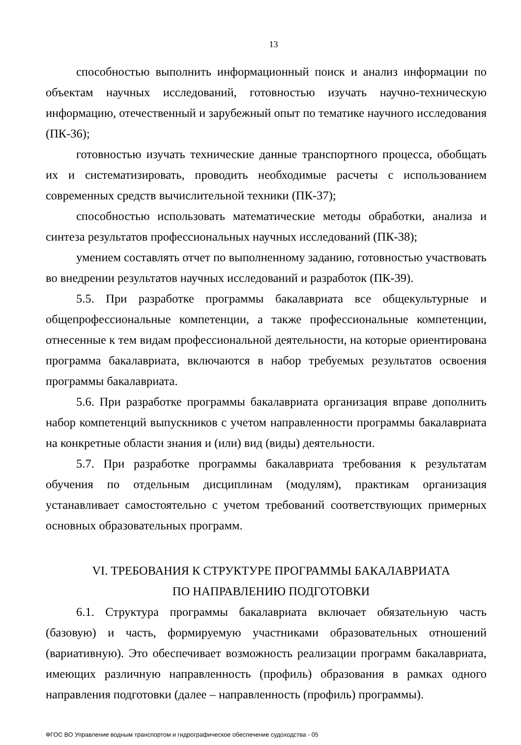13
способностью выполнить информационный поиск и анализ информации по объектам научных исследований, готовностью изучать научно-техническую информацию, отечественный и зарубежный опыт по тематике научного исследования (ПК-36);
готовностью изучать технические данные транспортного процесса, обобщать их и систематизировать, проводить необходимые расчеты с использованием современных средств вычислительной техники (ПК-37);
способностью использовать математические методы обработки, анализа и синтеза результатов профессиональных научных исследований (ПК-38);
умением составлять отчет по выполненному заданию, готовностью участвовать во внедрении результатов научных исследований и разработок (ПК-39).
5.5. При разработке программы бакалавриата все общекультурные и общепрофессиональные компетенции, а также профессиональные компетенции, отнесенные к тем видам профессиональной деятельности, на которые ориентирована программа бакалавриата, включаются в набор требуемых результатов освоения программы бакалавриата.
5.6. При разработке программы бакалавриата организация вправе дополнить набор компетенций выпускников с учетом направленности программы бакалавриата на конкретные области знания и (или) вид (виды) деятельности.
5.7. При разработке программы бакалавриата требования к результатам обучения по отдельным дисциплинам (модулям), практикам организация устанавливает самостоятельно с учетом требований соответствующих примерных основных образовательных программ.
VI. ТРЕБОВАНИЯ К СТРУКТУРЕ ПРОГРАММЫ БАКАЛАВРИАТА
ПО НАПРАВЛЕНИЮ ПОДГОТОВКИ
6.1. Структура программы бакалавриата включает обязательную часть (базовую) и часть, формируемую участниками образовательных отношений (вариативную). Это обеспечивает возможность реализации программ бакалавриата, имеющих различную направленность (профиль) образования в рамках одного направления подготовки (далее – направленность (профиль) программы).
ФГОС ВО Управление водным транспортом и гидрографическое обеспечение судоходства - 05